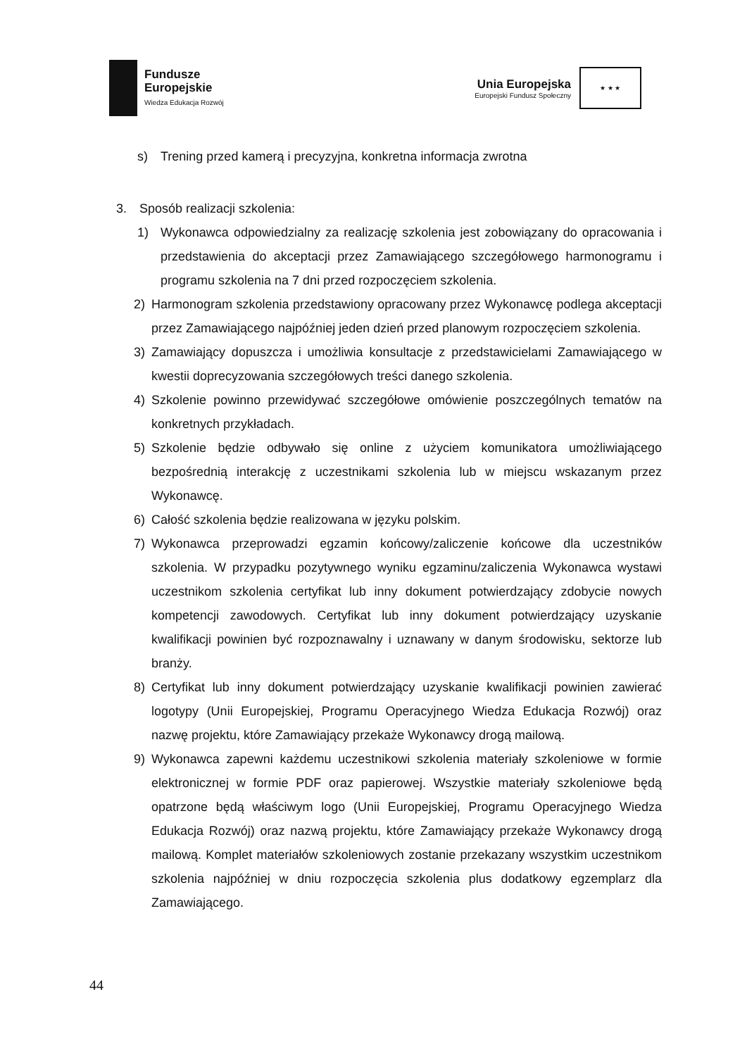Fundusze
Europejskie
Wiedza Edukacja Rozwój
Unia Europejska
Europejski Fundusz Społeczny
★ ★ ★
s) Trening przed kamerą i precyzyjna, konkretna informacja zwrotna
3. Sposób realizacji szkolenia:
1) Wykonawca odpowiedzialny za realizację szkolenia jest zobowiązany do opracowania i przedstawienia do akceptacji przez Zamawiającego szczegółowego harmonogramu i programu szkolenia na 7 dni przed rozpoczęciem szkolenia.
2) Harmonogram szkolenia przedstawiony opracowany przez Wykonawcę podlega akceptacji przez Zamawiającego najpóźniej jeden dzień przed planowym rozpoczęciem szkolenia.
3) Zamawiający dopuszcza i umożliwia konsultacje z przedstawicielami Zamawiającego w kwestii doprecyzowania szczegółowych treści danego szkolenia.
4) Szkolenie powinno przewidywać szczegółowe omówienie poszczególnych tematów na konkretnych przykładach.
5) Szkolenie będzie odbywało się online z użyciem komunikatora umożliwiającego bezpośrednią interakcję z uczestnikami szkolenia lub w miejscu wskazanym przez Wykonawcę.
6) Całość szkolenia będzie realizowana w języku polskim.
7) Wykonawca przeprowadzi egzamin końcowy/zaliczenie końcowe dla uczestników szkolenia. W przypadku pozytywnego wyniku egzaminu/zaliczenia Wykonawca wystawi uczestnikom szkolenia certyfikat lub inny dokument potwierdzający zdobycie nowych kompetencji zawodowych. Certyfikat lub inny dokument potwierdzający uzyskanie kwalifikacji powinien być rozpoznawalny i uznawany w danym środowisku, sektorze lub branży.
8) Certyfikat lub inny dokument potwierdzający uzyskanie kwalifikacji powinien zawierać logotypy (Unii Europejskiej, Programu Operacyjnego Wiedza Edukacja Rozwój) oraz nazwę projektu, które Zamawiający przekaże Wykonawcy drogą mailową.
9) Wykonawca zapewni każdemu uczestnikowi szkolenia materiały szkoleniowe w formie elektronicznej w formie PDF oraz papierowej. Wszystkie materiały szkoleniowe będą opatrzone będą właściwym logo (Unii Europejskiej, Programu Operacyjnego Wiedza Edukacja Rozwój) oraz nazwą projektu, które Zamawiający przekaże Wykonawcy drogą mailową. Komplet materiałów szkoleniowych zostanie przekazany wszystkim uczestnikom szkolenia najpóźniej w dniu rozpoczęcia szkolenia plus dodatkowy egzemplarz dla Zamawiającego.
44